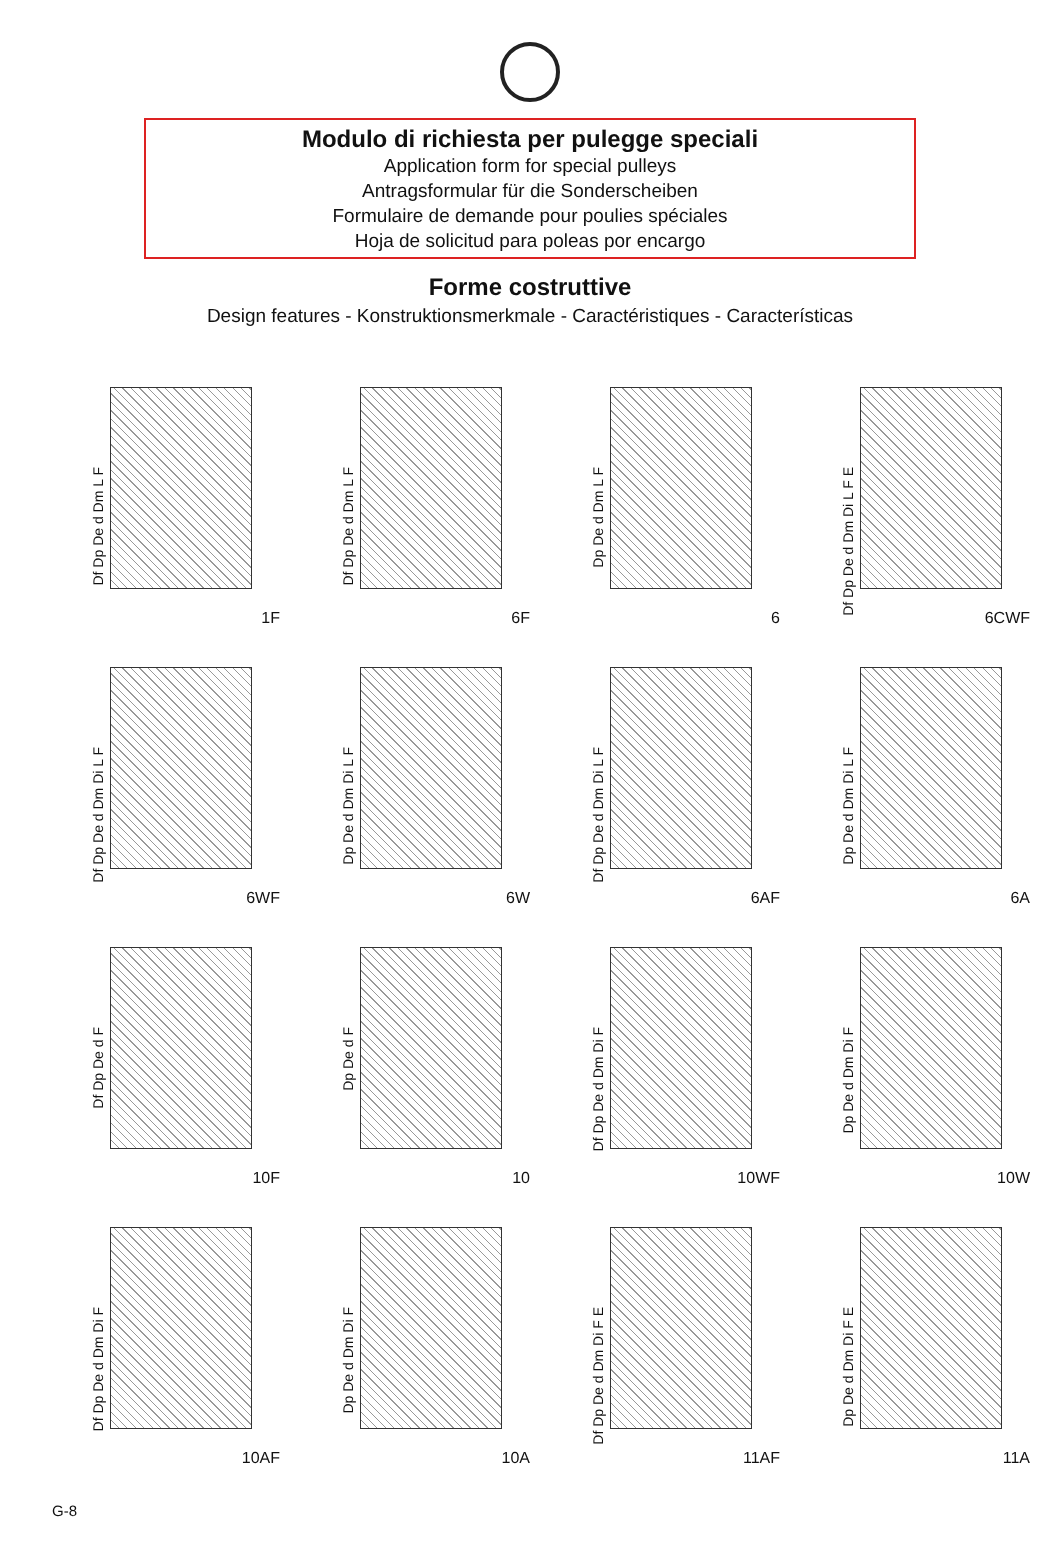Modulo di richiesta per pulegge speciali
Application form for special pulleys
Antragsformular für die Sonderscheiben
Formulaire de demande pour poulies spéciales
Hoja de solicitud para poleas por encargo
Forme costruttive
Design features - Konstruktionsmerkmale - Caractéristiques - Características
Df Dp De d Dm L F
1F
Df Dp De d Dm L F
6F
Dp De d Dm L F
6
Df Dp De d Dm Di L F E
6CWF
Df Dp De d Dm Di L F
6WF
Dp De d Dm Di L F
6W
Df Dp De d Dm Di L F
6AF
Dp De d Dm Di L F
6A
Df Dp De d F
10F
Dp De d F
10
Df Dp De d Dm Di F
10WF
Dp De d Dm Di F
10W
Df Dp De d Dm Di F
10AF
Dp De d Dm Di F
10A
Df Dp De d Dm Di F E
11AF
Dp De d Dm Di F E
11A
G-8